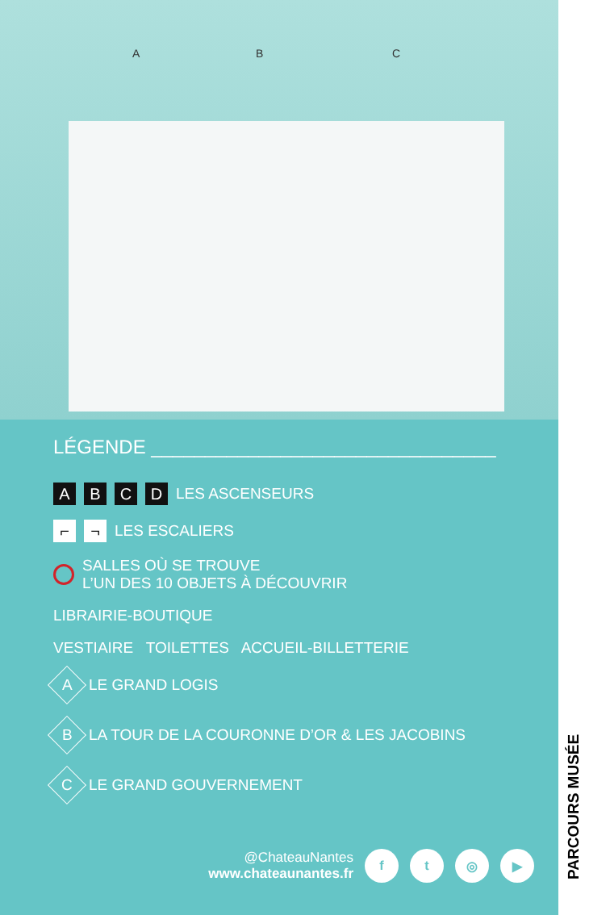A B C
LÉGENDE ________________________________
A B C D LES ASCENSEURS
⌐ ¬ LES ESCALIERS
SALLES OÙ SE TROUVE
L’UN DES 10 OBJETS À DÉCOUVRIR
LIBRAIRIE-BOUTIQUE
VESTIAIRE TOILETTES ACCUEIL-BILLETTERIE
A LE GRAND LOGIS
B LA TOUR DE LA COURONNE D’OR & LES JACOBINS
C LE GRAND GOUVERNEMENT
@ChateauNantes
www.chateaunantes.fr
ft ◎ ▶
PARCOURS MUSÉE